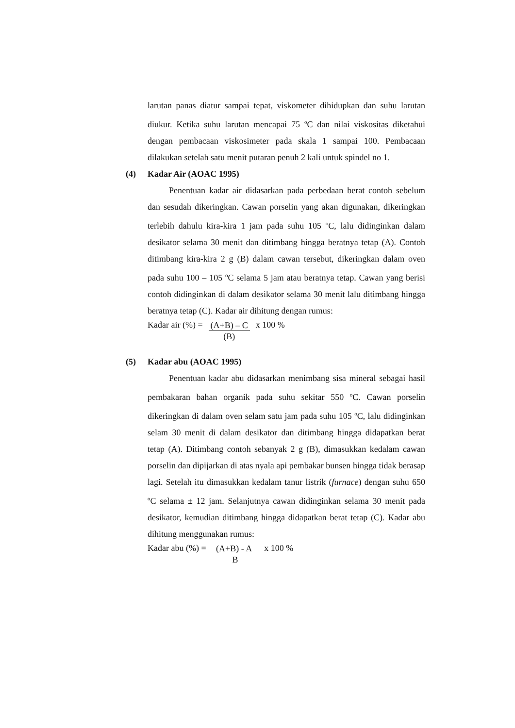larutan panas diatur sampai tepat, viskometer dihidupkan dan suhu larutan diukur. Ketika suhu larutan mencapai 75 <sup>o</sup>C dan nilai viskositas diketahui dengan pembacaan viskosimeter pada skala 1 sampai 100. Pembacaan dilakukan setelah satu menit putaran penuh 2 kali untuk spindel no 1.
(4) Kadar Air (AOAC 1995)
Penentuan kadar air didasarkan pada perbedaan berat contoh sebelum dan sesudah dikeringkan. Cawan porselin yang akan digunakan, dikeringkan terlebih dahulu kira-kira 1 jam pada suhu 105 <sup>o</sup>C, lalu didinginkan dalam desikator selama 30 menit dan ditimbang hingga beratnya tetap (A). Contoh ditimbang kira-kira 2 g (B) dalam cawan tersebut, dikeringkan dalam oven pada suhu 100 – 105 <sup>o</sup>C selama 5 jam atau beratnya tetap. Cawan yang berisi contoh didinginkan di dalam desikator selama 30 menit lalu ditimbang hingga beratnya tetap (C). Kadar air dihitung dengan rumus:
Kadar air (%) =
(A+B) – C
(B)
x 100 %
(5) Kadar abu (AOAC 1995)
Penentuan kadar abu didasarkan menimbang sisa mineral sebagai hasil pembakaran bahan organik pada suhu sekitar 550 <sup>o</sup>C. Cawan porselin dikeringkan di dalam oven selam satu jam pada suhu 105 <sup>o</sup>C, lalu didinginkan selam 30 menit di dalam desikator dan ditimbang hingga didapatkan berat tetap (A). Ditimbang contoh sebanyak 2 g (B), dimasukkan kedalam cawan porselin dan dipijarkan di atas nyala api pembakar bunsen hingga tidak berasap lagi. Setelah itu dimasukkan kedalam tanur listrik (furnace) dengan suhu 650 <sup>o</sup>C selama ± 12 jam. Selanjutnya cawan didinginkan selama 30 menit pada desikator, kemudian ditimbang hingga didapatkan berat tetap (C). Kadar abu dihitung menggunakan rumus:
Kadar abu (%) =
(A+B) - A
B
x 100 %